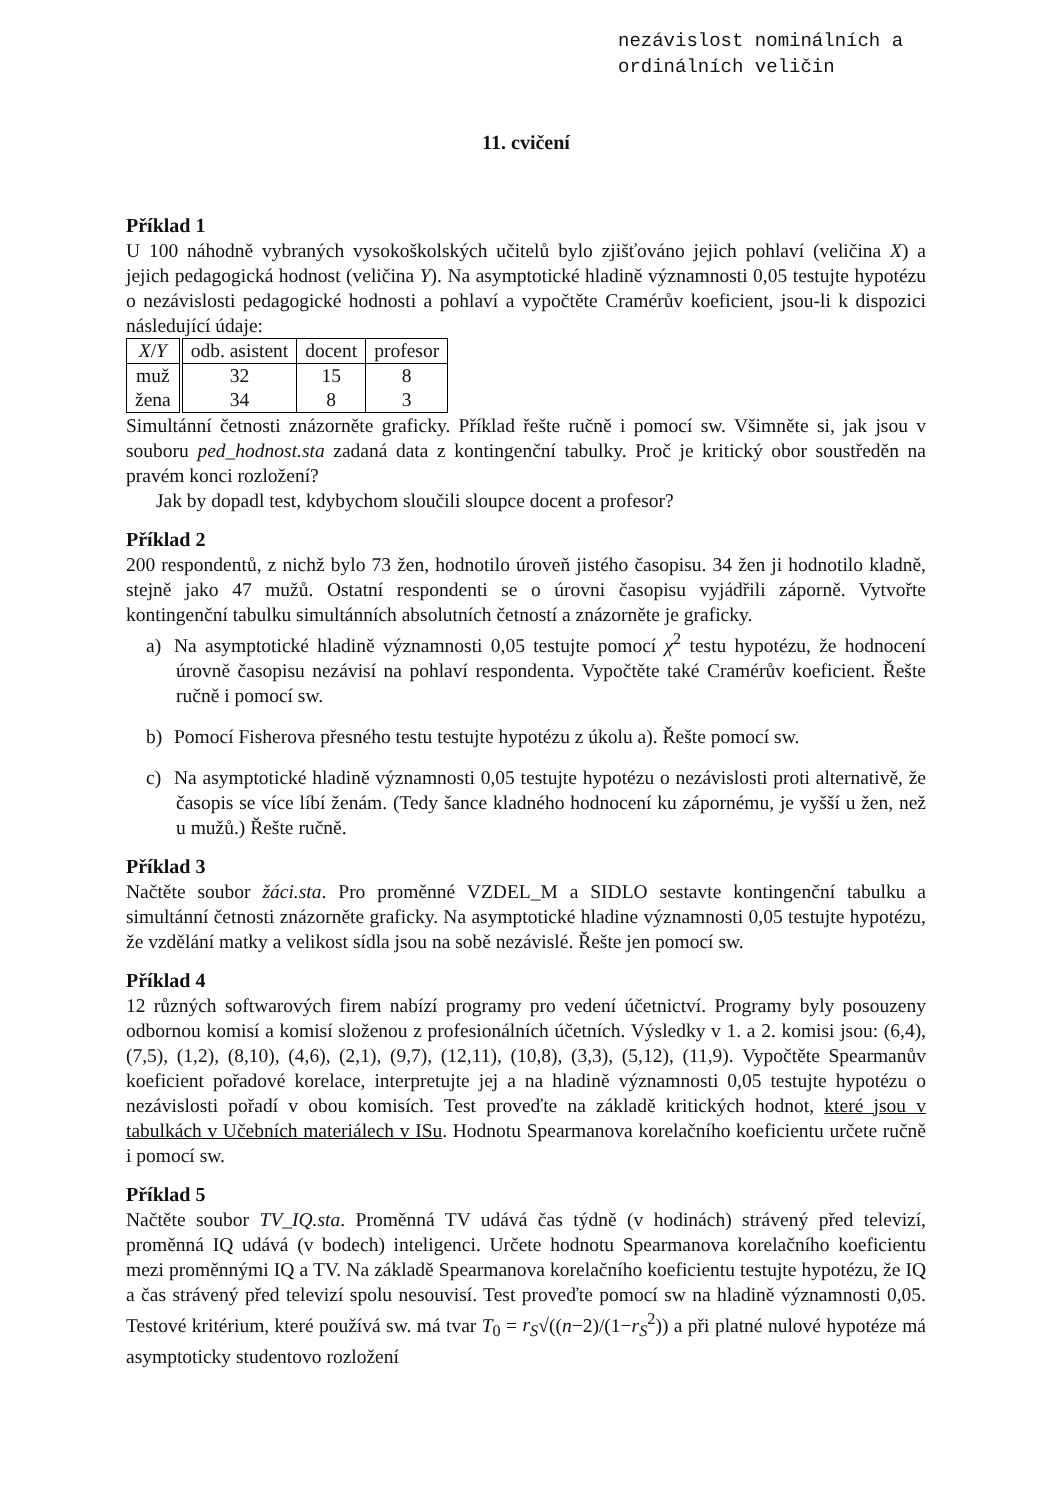nezávislost nominálních a
ordinálních veličin
11. cvičení
Příklad 1
U 100 náhodně vybraných vysokoškolských učitelů bylo zjišťováno jejich pohlaví (veličina X) a jejich pedagogická hodnost (veličina Y). Na asymptotické hladině významnosti 0,05 testujte hypotézu o nezávislosti pedagogické hodnosti a pohlaví a vypočtěte Cramérův koeficient, jsou-li k dispozici následující údaje:
| X / Y | odb. asistent | docent | profesor |
| --- | --- | --- | --- |
| muž | 32 | 15 | 8 |
| žena | 34 | 8 | 3 |
Simultánní četnosti znázorněte graficky. Příklad řešte ručně i pomocí sw. Všimněte si, jak jsou v souboru ped_hodnost.sta zadaná data z kontingenční tabulky. Proč je kritický obor soustředěn na pravém konci rozložení?
Jak by dopadl test, kdybychom sloučili sloupce docent a profesor?
Příklad 2
200 respondentů, z nichž bylo 73 žen, hodnotilo úroveň jistého časopisu. 34 žen ji hodnotilo kladně, stejně jako 47 mužů. Ostatní respondenti se o úrovni časopisu vyjádřili záporně. Vytvořte kontingenční tabulku simultánních absolutních četností a znázorněte je graficky.
a) Na asymptotické hladině významnosti 0,05 testujte pomocí χ<sup>2</sup> testu hypotézu, že hodnocení úrovně časopisu nezávisí na pohlaví respondenta. Vypočtěte také Cramérův koeficient. Řešte ručně i pomocí sw.
b) Pomocí Fisherova přesného testu testujte hypotézu z úkolu a). Řešte pomocí sw.
c) Na asymptotické hladině významnosti 0,05 testujte hypotézu o nezávislosti proti alternativě, že časopis se více líbí ženám. (Tedy šance kladného hodnocení ku zápornému, je vyšší u žen, než u mužů.) Řešte ručně.
Příklad 3
Načtěte soubor žáci.sta. Pro proměnné VZDEL_M a SIDLO sestavte kontingenční tabulku a simultánní četnosti znázorněte graficky. Na asymptotické hladine významnosti 0,05 testujte hypotézu, že vzdělání matky a velikost sídla jsou na sobě nezávislé. Řešte jen pomocí sw.
Příklad 4
12 různých softwarových firem nabízí programy pro vedení účetnictví. Programy byly posouzeny odbornou komisí a komisí složenou z profesionálních účetních. Výsledky v 1. a 2. komisi jsou: (6,4), (7,5), (1,2), (8,10), (4,6), (2,1), (9,7), (12,11), (10,8), (3,3), (5,12), (11,9). Vypočtěte Spearmanův koeficient pořadové korelace, interpretujte jej a na hladině významnosti 0,05 testujte hypotézu o nezávislosti pořadí v obou komisích. Test proveďte na základě kritických hodnot, které jsou v tabulkách v Učebních materiálech v ISu. Hodnotu Spearmanova korelačního koeficientu určete ručně i pomocí sw.
Příklad 5
Načtěte soubor TV_IQ.sta. Proměnná TV udává čas týdně (v hodinách) strávený před televizí, proměnná IQ udává (v bodech) inteligenci. Určete hodnotu Spearmanova korelačního koeficientu mezi proměnnými IQ a TV. Na základě Spearmanova korelačního koeficientu testujte hypotézu, že IQ a čas strávený před televizí spolu nesouvisí. Test proveďte pomocí sw na hladině významnosti 0,05. Testové kritérium, které používá sw. má tvar T<sub>0</sub> = r<sub>S</sub>√((n−2)/(1−r<sub>S</sub><sup>2</sup>)) a při platné nulové hypotéze má asymptoticky studentovo rozložení